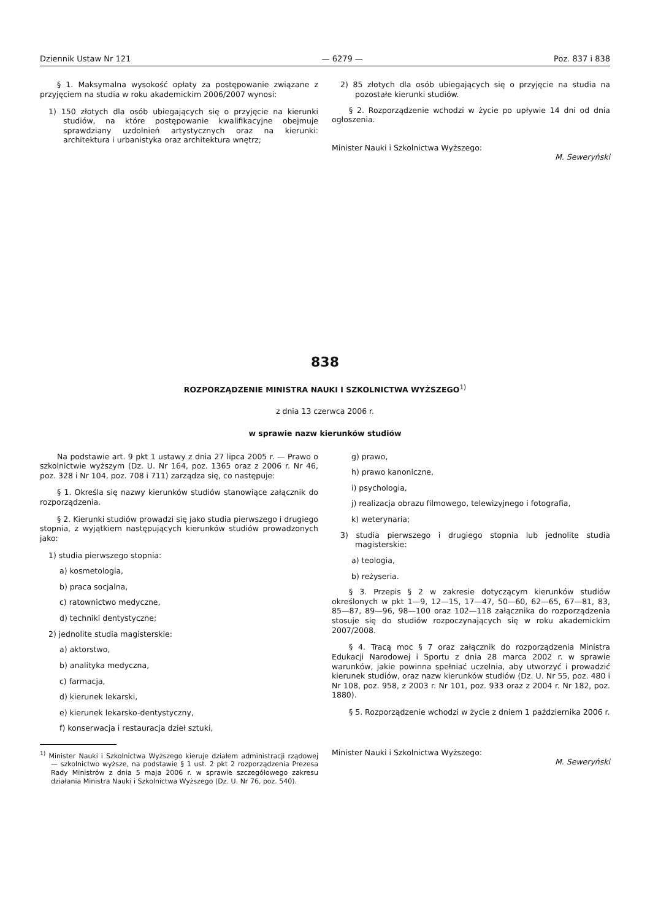Dziennik Ustaw Nr 121 — 6279 — Poz. 837 i 838
§ 1. Maksymalna wysokość opłaty za postępowanie związane z przyjęciem na studia w roku akademickim 2006/2007 wynosi:
1) 150 złotych dla osób ubiegających się o przyjęcie na kierunki studiów, na które postępowanie kwalifikacyjne obejmuje sprawdziany uzdolnień artystycznych oraz na kierunki: architektura i urbanistyka oraz architektura wnętrz;
2) 85 złotych dla osób ubiegających się o przyjęcie na studia na pozostałe kierunki studiów.
§ 2. Rozporządzenie wchodzi w życie po upływie 14 dni od dnia ogłoszenia.
Minister Nauki i Szkolnictwa Wyższego:
M. Seweryński
838
ROZPORZĄDZENIE MINISTRA NAUKI I SZKOLNICTWA WYŻSZEGO<sup>1)</sup>
z dnia 13 czerwca 2006 r.
w sprawie nazw kierunków studiów
Na podstawie art. 9 pkt 1 ustawy z dnia 27 lipca 2005 r. — Prawo o szkolnictwie wyższym (Dz. U. Nr 164, poz. 1365 oraz z 2006 r. Nr 46, poz. 328 i Nr 104, poz. 708 i 711) zarządza się, co następuje:
§ 1. Określa się nazwy kierunków studiów stanowiące załącznik do rozporządzenia.
§ 2. Kierunki studiów prowadzi się jako studia pierwszego i drugiego stopnia, z wyjątkiem następujących kierunków studiów prowadzonych jako:
1) studia pierwszego stopnia:
a) kosmetologia,
b) praca socjalna,
c) ratownictwo medyczne,
d) techniki dentystyczne;
2) jednolite studia magisterskie:
a) aktorstwo,
b) analityka medyczna,
c) farmacja,
d) kierunek lekarski,
e) kierunek lekarsko-dentystyczny,
f) konserwacja i restauracja dzieł sztuki,
<sup>1)</sup> Minister Nauki i Szkolnictwa Wyższego kieruje działem administracji rządowej — szkolnictwo wyższe, na podstawie § 1 ust. 2 pkt 2 rozporządzenia Prezesa Rady Ministrów z dnia 5 maja 2006 r. w sprawie szczegółowego zakresu działania Ministra Nauki i Szkolnictwa Wyższego (Dz. U. Nr 76, poz. 540).
g) prawo,
h) prawo kanoniczne,
i) psychologia,
j) realizacja obrazu filmowego, telewizyjnego i fotografia,
k) weterynaria;
3) studia pierwszego i drugiego stopnia lub jednolite studia magisterskie:
a) teologia,
b) reżyseria.
§ 3. Przepis § 2 w zakresie dotyczącym kierunków studiów określonych w pkt 1—9, 12—15, 17—47, 50—60, 62—65, 67—81, 83, 85—87, 89—96, 98—100 oraz 102—118 załącznika do rozporządzenia stosuje się do studiów rozpoczynających się w roku akademickim 2007/2008.
§ 4. Tracą moc § 7 oraz załącznik do rozporządzenia Ministra Edukacji Narodowej i Sportu z dnia 28 marca 2002 r. w sprawie warunków, jakie powinna spełniać uczelnia, aby utworzyć i prowadzić kierunek studiów, oraz nazw kierunków studiów (Dz. U. Nr 55, poz. 480 i Nr 108, poz. 958, z 2003 r. Nr 101, poz. 933 oraz z 2004 r. Nr 182, poz. 1880).
§ 5. Rozporządzenie wchodzi w życie z dniem 1 października 2006 r.
Minister Nauki i Szkolnictwa Wyższego:
M. Seweryński